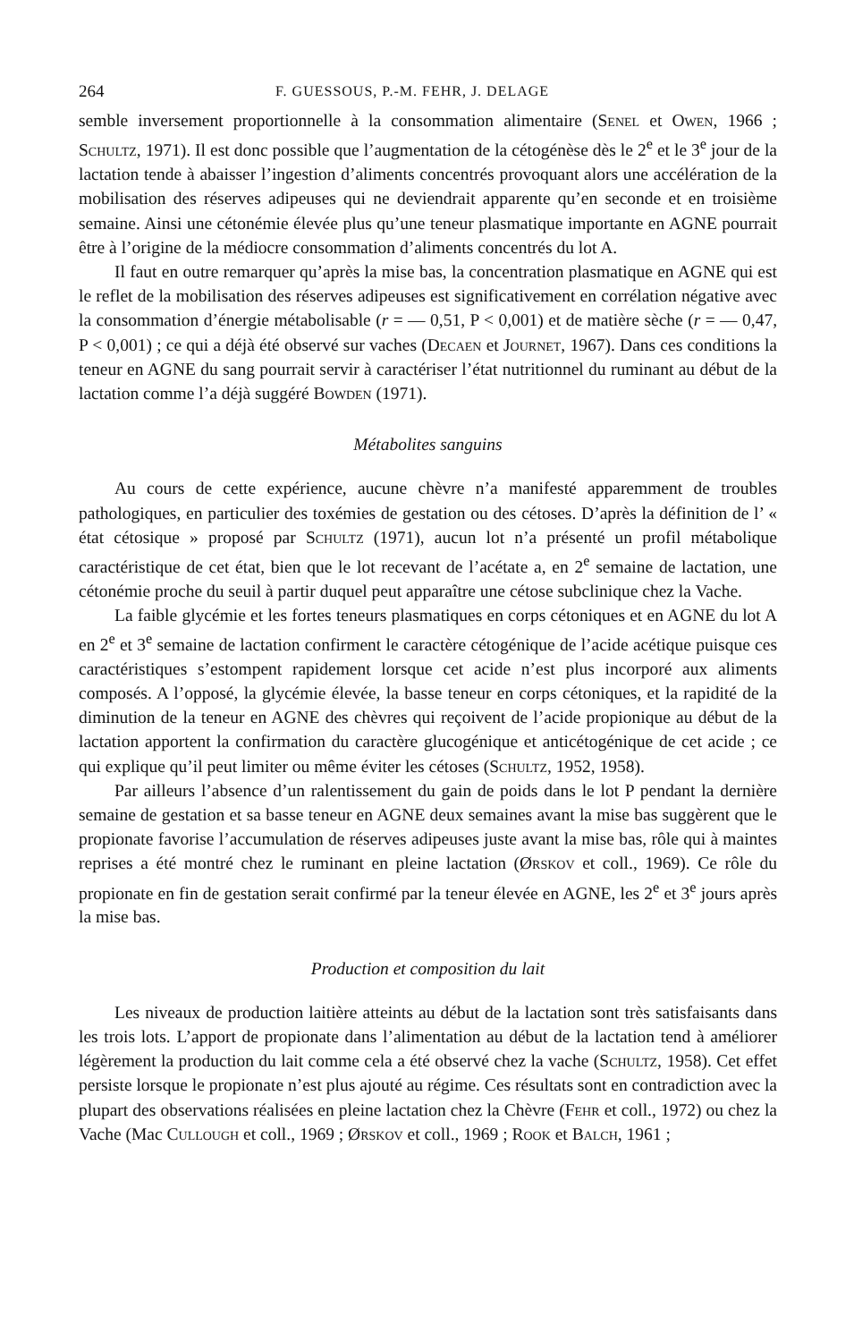264 F. GUESSOUS, P.-M. FEHR, J. DELAGE
semble inversement proportionnelle à la consommation alimentaire (Senel et Owen, 1966 ; Schultz, 1971). Il est donc possible que l’augmentation de la cétogénèse dès le 2<sup>e</sup> et le 3<sup>e</sup> jour de la lactation tende à abaisser l’ingestion d’aliments concentrés provoquant alors une accélération de la mobilisation des réserves adipeuses qui ne deviendrait apparente qu’en seconde et en troisième semaine. Ainsi une cétonémie élevée plus qu’une teneur plasmatique importante en AGNE pourrait être à l’origine de la médiocre consommation d’aliments concentrés du lot A.
Il faut en outre remarquer qu’après la mise bas, la concentration plasmatique en AGNE qui est le reflet de la mobilisation des réserves adipeuses est significativement en corrélation négative avec la consommation d’énergie métabolisable (r = — 0,51, P < 0,001) et de matière sèche (r = — 0,47, P < 0,001) ; ce qui a déjà été observé sur vaches (Decaen et Journet, 1967). Dans ces conditions la teneur en AGNE du sang pourrait servir à caractériser l’état nutritionnel du ruminant au début de la lactation comme l’a déjà suggéré Bowden (1971).
Métabolites sanguins
Au cours de cette expérience, aucune chèvre n’a manifesté apparemment de troubles pathologiques, en particulier des toxémies de gestation ou des cétoses. D’après la définition de l’ « état cétosique » proposé par Schultz (1971), aucun lot n’a présenté un profil métabolique caractéristique de cet état, bien que le lot recevant de l’acétate a, en 2<sup>e</sup> semaine de lactation, une cétonémie proche du seuil à partir duquel peut apparaître une cétose subclinique chez la Vache.
La faible glycémie et les fortes teneurs plasmatiques en corps cétoniques et en AGNE du lot A en 2<sup>e</sup> et 3<sup>e</sup> semaine de lactation confirment le caractère cétogénique de l’acide acétique puisque ces caractéristiques s’estompent rapidement lorsque cet acide n’est plus incorporé aux aliments composés. A l’opposé, la glycémie élevée, la basse teneur en corps cétoniques, et la rapidité de la diminution de la teneur en AGNE des chèvres qui reçoivent de l’acide propionique au début de la lactation apportent la confirmation du caractère glucogénique et anticétogénique de cet acide ; ce qui explique qu’il peut limiter ou même éviter les cétoses (Schultz, 1952, 1958).
Par ailleurs l’absence d’un ralentissement du gain de poids dans le lot P pendant la dernière semaine de gestation et sa basse teneur en AGNE deux semaines avant la mise bas suggèrent que le propionate favorise l’accumulation de réserves adipeuses juste avant la mise bas, rôle qui à maintes reprises a été montré chez le ruminant en pleine lactation (Ørskov et coll., 1969). Ce rôle du propionate en fin de gestation serait confirmé par la teneur élevée en AGNE, les 2<sup>e</sup> et 3<sup>e</sup> jours après la mise bas.
Production et composition du lait
Les niveaux de production laitière atteints au début de la lactation sont très satisfaisants dans les trois lots. L’apport de propionate dans l’alimentation au début de la lactation tend à améliorer légèrement la production du lait comme cela a été observé chez la vache (Schultz, 1958). Cet effet persiste lorsque le propionate n’est plus ajouté au régime. Ces résultats sont en contradiction avec la plupart des observations réalisées en pleine lactation chez la Chèvre (Fehr et coll., 1972) ou chez la Vache (Mac Cullough et coll., 1969 ; Ørskov et coll., 1969 ; Rook et Balch, 1961 ;